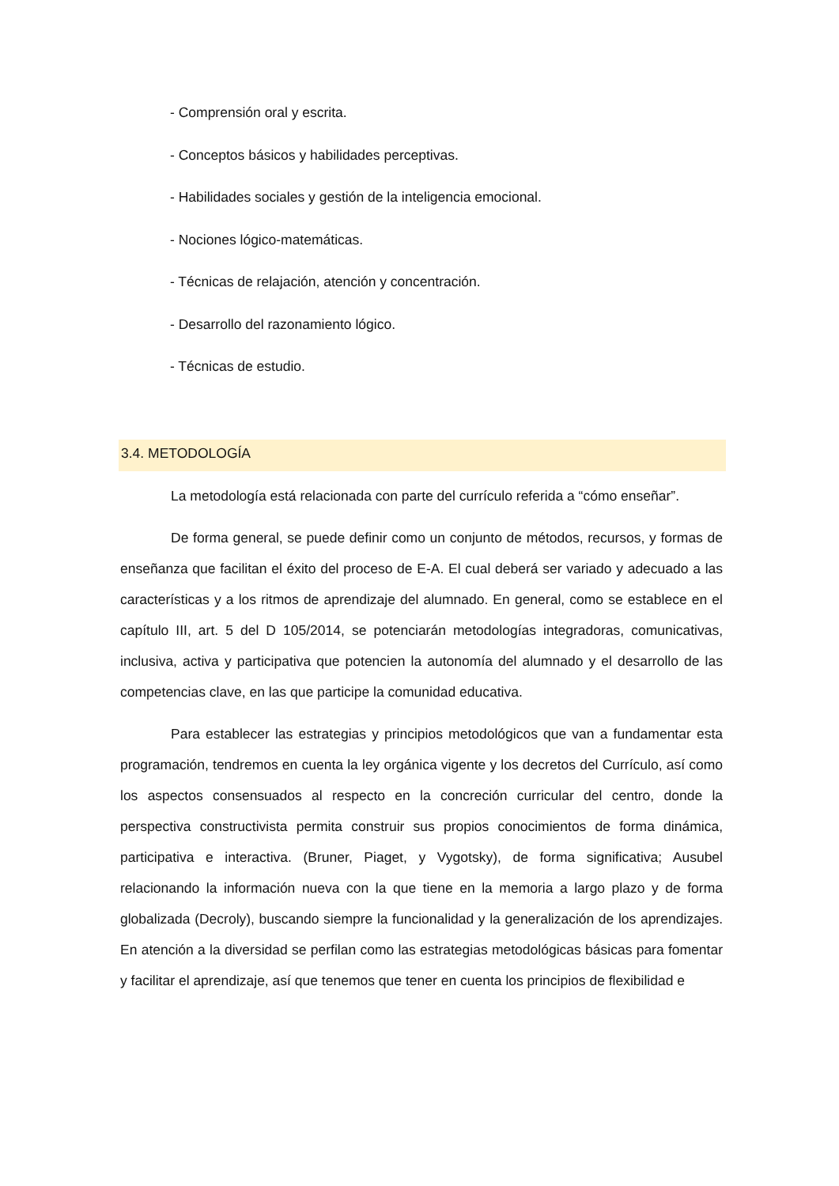- Comprensión oral y escrita.
- Conceptos básicos y habilidades perceptivas.
- Habilidades sociales y gestión de la inteligencia emocional.
- Nociones lógico-matemáticas.
- Técnicas de relajación, atención y concentración.
- Desarrollo del razonamiento lógico.
- Técnicas de estudio.
3.4. METODOLOGÍA
La metodología está relacionada con parte del currículo referida a “cómo enseñar”.
De forma general, se puede definir como un conjunto de métodos, recursos, y formas de enseñanza que facilitan el éxito del proceso de E-A. El cual deberá ser variado y adecuado a las características y a los ritmos de aprendizaje del alumnado. En general, como se establece en el capítulo III, art. 5 del D 105/2014, se potenciarán metodologías integradoras, comunicativas, inclusiva, activa y participativa que potencien la autonomía del alumnado y el desarrollo de las competencias clave, en las que participe la comunidad educativa.
Para establecer las estrategias y principios metodológicos que van a fundamentar esta programación, tendremos en cuenta la ley orgánica vigente y los decretos del Currículo, así como los aspectos consensuados al respecto en la concreción curricular del centro, donde la perspectiva constructivista permita construir sus propios conocimientos de forma dinámica, participativa e interactiva. (Bruner, Piaget, y Vygotsky), de forma significativa; Ausubel relacionando la información nueva con la que tiene en la memoria a largo plazo y de forma globalizada (Decroly), buscando siempre la funcionalidad y la generalización de los aprendizajes. En atención a la diversidad se perfilan como las estrategias metodológicas básicas para fomentar y facilitar el aprendizaje, así que tenemos que tener en cuenta los principios de flexibilidad e